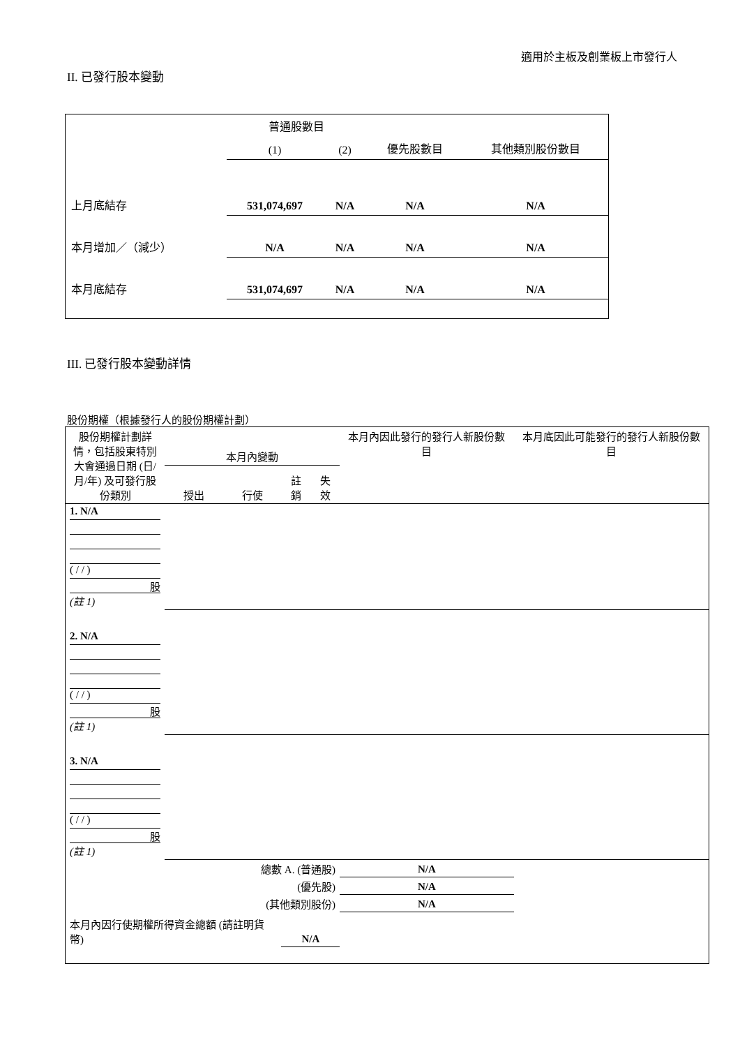適用於主板及創業板上市發行人
II. 已發行股本變動
| | 普通股數目 | | | 其他類別股份數目 |
| | (1) | (2) | 優先股數目 | |
| 上月底結存 | 531,074,697 | N/A | N/A | N/A |
| 本月增加／（減少） | N/A | N/A | N/A | N/A |
| 本月底結存 | 531,074,697 | N/A | N/A | N/A |
III. 已發行股本變動詳情
股份期權（根據發行人的股份期權計劃）
| 股份期權計劃詳情，包括股東特別大會通過日期 (日/月/年) 及可發行股份類別 | 本月內變動 | | | | 本月內因此發行的發行人新股份數目 | 本月底因此可能發行的發行人新股份數目 |
| | 授出 | 行使 | 註銷 | 失效 | | |
| 1. N/A ( / / ) 股 (註 1) | | | | | | |
| 2. N/A ( / / ) 股 (註 1) | | | | | | |
| 3. N/A ( / / ) 股 (註 1) | | | | | | |
| 總數 A. (普通股) | | | | | N/A | |
| (優先股) | | | | | N/A | |
| (其他類別股份) | | | | | N/A | |
| 本月內因行使期權所得資金總額 (請註明貨幣) | | | N/A | | | |